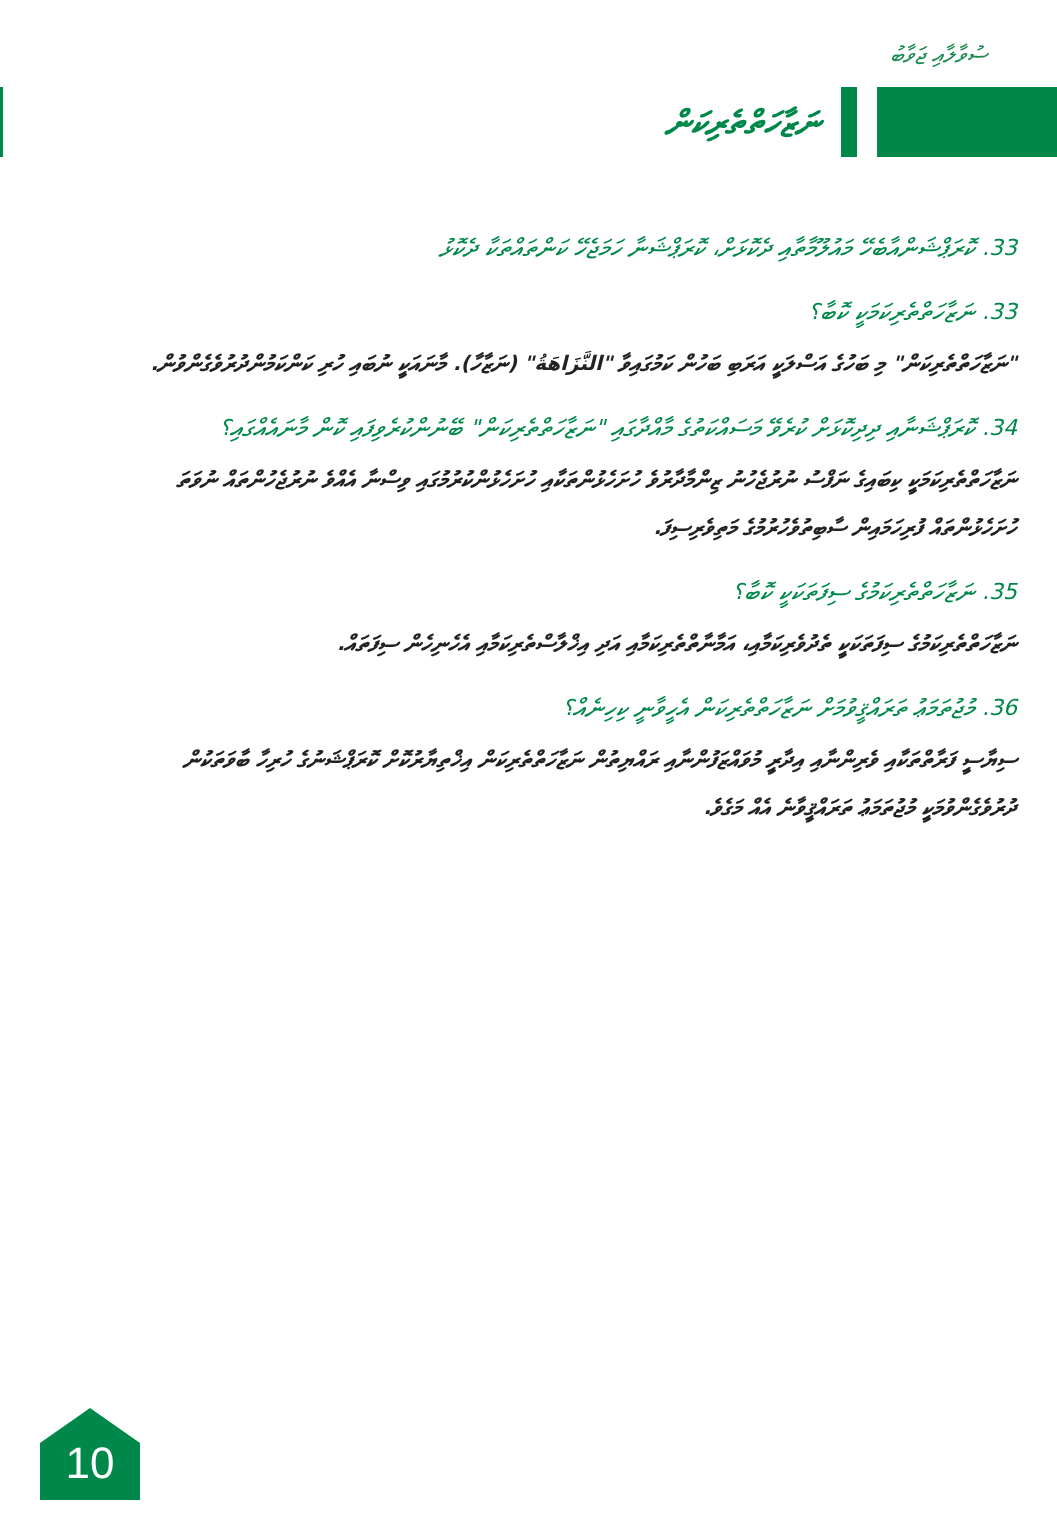ސުވާލާއި ޖަވާބު
ނަޒާހަތްތެރިކަން
33. ކޮރަޕްޝަންއާބެހޭ މައުލޫމާތާއި ދެކޮޅަށް، ކޮރަޕްޝަނާ ހަމަޖެހޭ ކަންތައްތަކާ ދެކޮޅު
33. ނަޒާހަތްތެރިކަމަކީ ކޮބާ؟
"ނަޒާހަތްތެރިކަން" މި ބަހުގެ އަސްލަކީ އަރަބި ބަހުން ކަމުގައިވާ "النَّزَاهَةُ" (ނަޒާހާ). މާނައަކީ ނުބައި ހުރި ކަންކަމުންދުރުވެގެންވުން.
34. ކޮރަޕްޝަނާއި ދިދިކޮޅަށް ކުރެވޭ މަސައްކަތުގެ މާއްދާގައި "ނަޒާހަތްތެރިކަން" ބޭނުންކުރެވިފައި ކޮން މާނައެއްގައި؟
ނަޒާހަތްތެރިކަމަކީ ކިބައިގެ ނަފްސު ނުރުޖެހުނު ޒިންމާދާރުވެ ހުށަހެޅުންތަކާއި ހުށަހެޅުންކުރުމުގައި ވިސްނާ އެއްވެ ނުރުޖެހުންތައް ނުވަތަ ހުށަހެޅުންތައް ފުރިހަމައިން ސާބިތުވެހުރުމުގެ މަތިވެރިސިފަ.
35. ނަޒާހަތްތެރިކަމުގެ ސިފަތަކަކީ ކޮބާ؟
ނަޒާހަތްތެރިކަމުގެ ސިފަތަކަކީ ތެދުވެރިކަމާއި، އަމާނާތްތެރިކަމާއި އަދި އިޚްލާސްތެރިކަމާއި އެހެނިހެން ސިފަތައް.
36. މުޖުތަމަޢު ތަރައްޤީވުމަށް ނަޒާހަތްތެރިކަން އެހީވާނީ ކިހިނެއް؟
ސިޔާސީ ފަރާތްތަކާއި ވެރިންނާއި އިދާރީ މުވައްޒަފުންނާއި ރައްޔިތުން ނަޒާހަތްތެރިކަން އިޚްތިޔާރުކޮށް ކޮރަޕްޝަނުގެ ހުރިހާ ބާވަތަކުން ދުރުވެގެންވުމަކީ މުޖުތަމަޢު ތަރައްޤީވާނެ އެއް މަގެވެ.
10